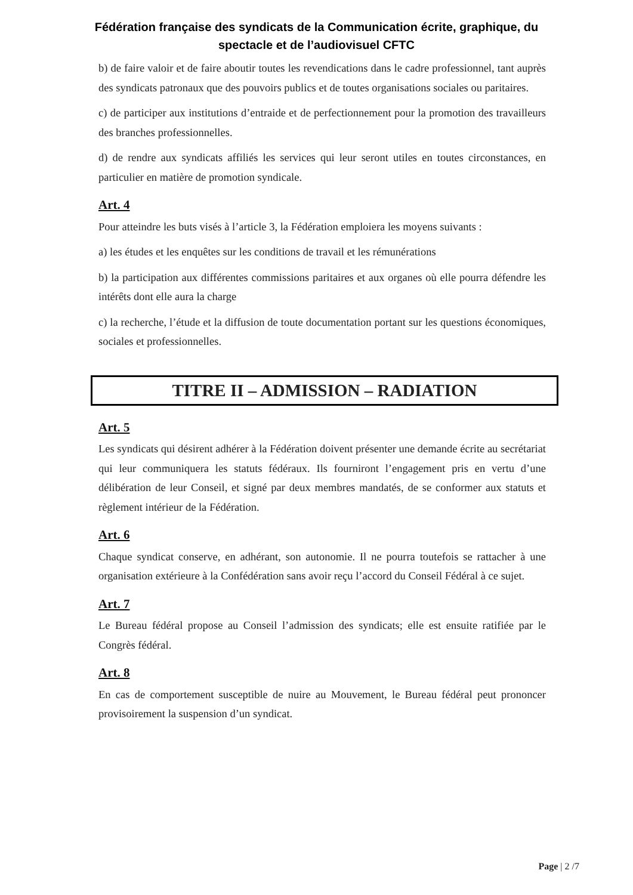Fédération française des syndicats de la Communication écrite, graphique, du
spectacle et de l’audiovisuel CFTC
b) de faire valoir et de faire aboutir toutes les revendications dans le cadre professionnel, tant auprès des syndicats patronaux que des pouvoirs publics et de toutes organisations sociales ou paritaires.
c) de participer aux institutions d’entraide et de perfectionnement pour la promotion des travailleurs des branches professionnelles.
d) de rendre aux syndicats affiliés les services qui leur seront utiles en toutes circonstances, en particulier en matière de promotion syndicale.
Art. 4
Pour atteindre les buts visés à l’article 3, la Fédération emploiera les moyens suivants :
a) les études et les enquêtes sur les conditions de travail et les rémunérations
b) la participation aux différentes commissions paritaires et aux organes où elle pourra défendre les intérêts dont elle aura la charge
c) la recherche, l’étude et la diffusion de toute documentation portant sur les questions économiques, sociales et professionnelles.
TITRE II – ADMISSION – RADIATION
Art. 5
Les syndicats qui désirent adhérer à la Fédération doivent présenter une demande écrite au secrétariat qui leur communiquera les statuts fédéraux. Ils fourniront l’engagement pris en vertu d’une délibération de leur Conseil, et signé par deux membres mandatés, de se conformer aux statuts et règlement intérieur de la Fédération.
Art. 6
Chaque syndicat conserve, en adhérant, son autonomie. Il ne pourra toutefois se rattacher à une organisation extérieure à la Confédération sans avoir reçu l’accord du Conseil Fédéral à ce sujet.
Art. 7
Le Bureau fédéral propose au Conseil l’admission des syndicats; elle est ensuite ratifiée par le Congrès fédéral.
Art. 8
En cas de comportement susceptible de nuire au Mouvement, le Bureau fédéral peut prononcer provisoirement la suspension d’un syndicat.
Page | 2 /7